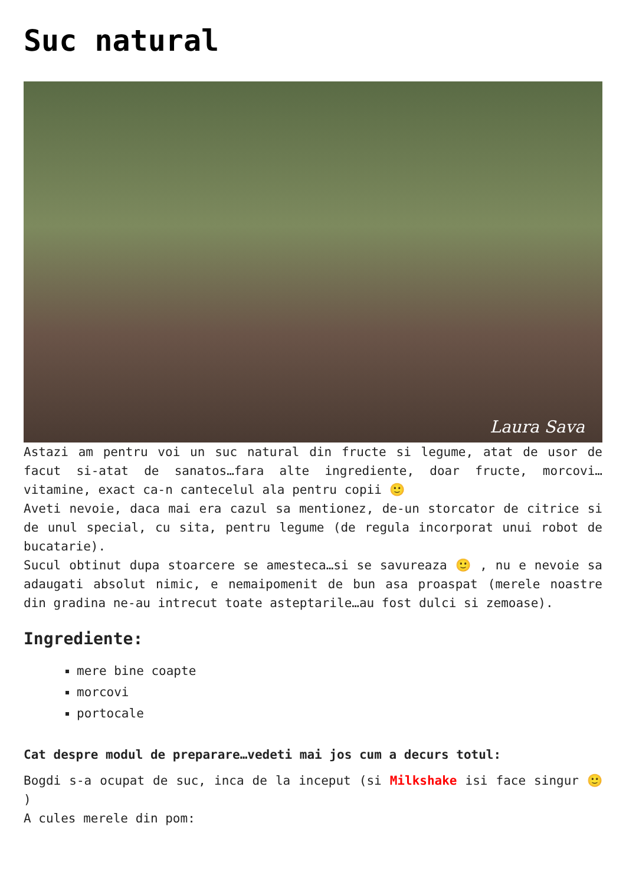Suc natural
Laura Sava
Astazi am pentru voi un suc natural din fructe si legume, atat de usor de facut si-atat de sanatos…fara alte ingrediente, doar fructe, morcovi…vitamine, exact ca-n cantecelul ala pentru copii 🙂
Aveti nevoie, daca mai era cazul sa mentionez, de-un storcator de citrice si de unul special, cu sita, pentru legume (de regula incorporat unui robot de bucatarie).
Sucul obtinut dupa stoarcere se amesteca…si se savureaza 🙂 , nu e nevoie sa adaugati absolut nimic, e nemaipomenit de bun asa proaspat (merele noastre din gradina ne-au intrecut toate asteptarile…au fost dulci si zemoase).
Ingrediente:
mere bine coapte
morcovi
portocale
Cat despre modul de preparare…vedeti mai jos cum a decurs totul:
Bogdi s-a ocupat de suc, inca de la inceput (si Milkshake isi face singur 🙂 )
A cules merele din pom: